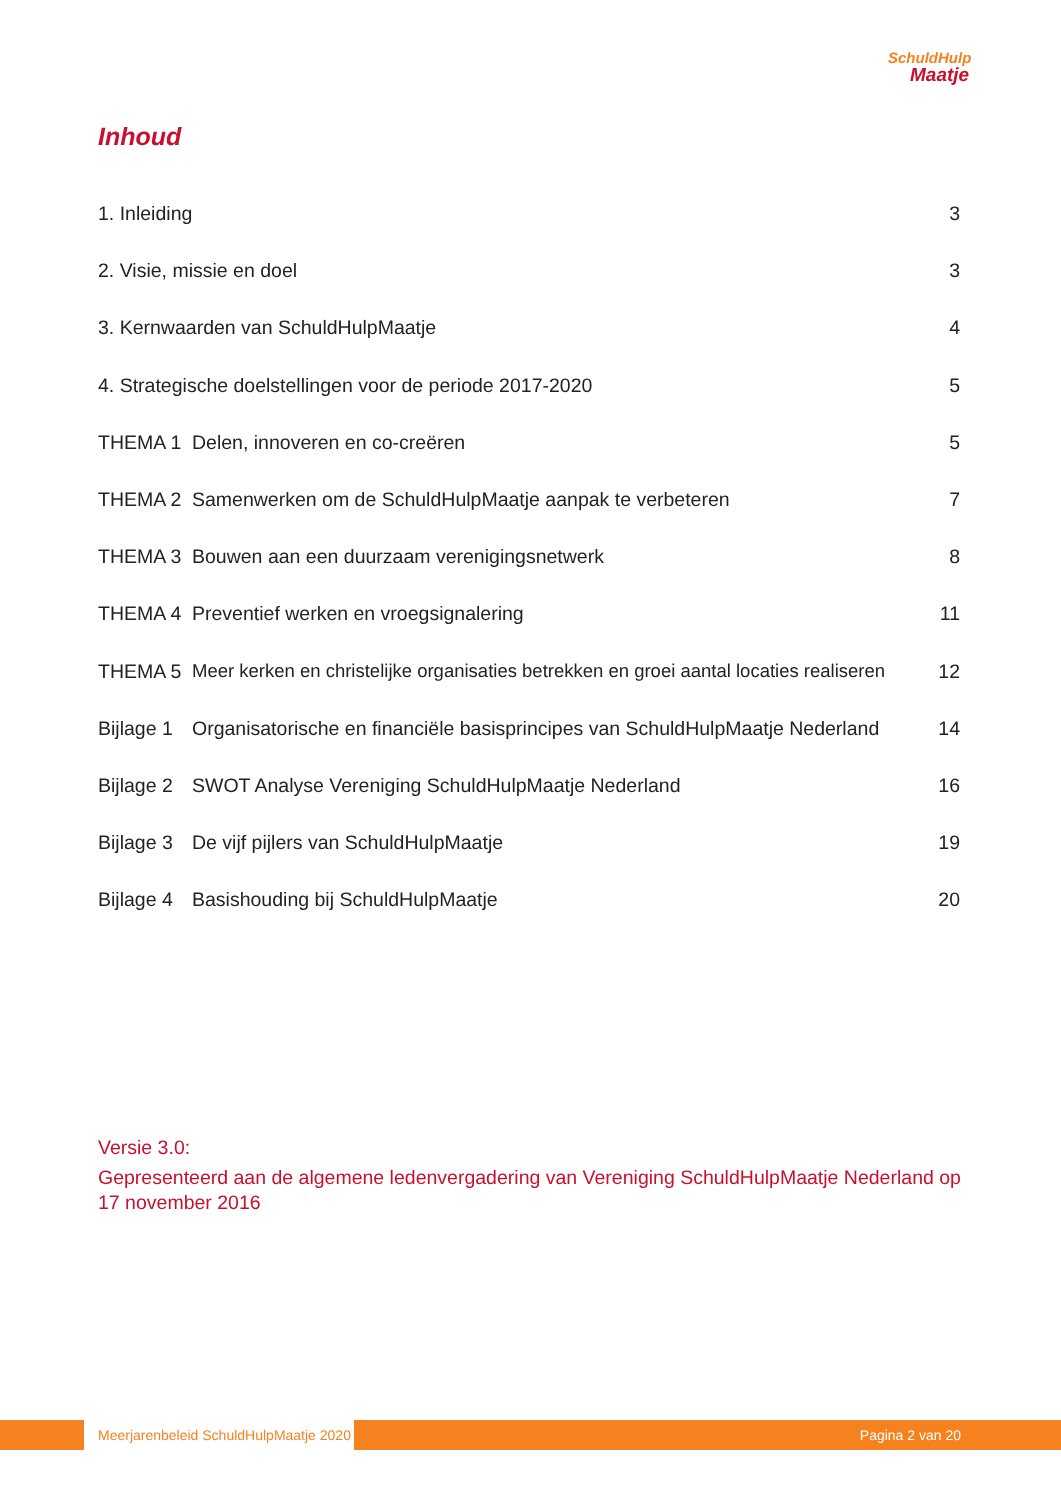SchuldHulp
Maatje
Inhoud
1. Inleiding 3
2. Visie, missie en doel 3
3. Kernwaarden van SchuldHulpMaatje 4
4. Strategische doelstellingen voor de periode 2017-2020 5
THEMA 1 Delen, innoveren en co-creëren 5
THEMA 2 Samenwerken om de SchuldHulpMaatje aanpak te verbeteren 7
THEMA 3 Bouwen aan een duurzaam verenigingsnetwerk 8
THEMA 4 Preventief werken en vroegsignalering 11
THEMA 5 Meer kerken en christelijke organisaties betrekken en groei aantal locaties realiseren 12
Bijlage 1 Organisatorische en financiële basisprincipes van SchuldHulpMaatje Nederland 14
Bijlage 2 SWOT Analyse Vereniging SchuldHulpMaatje Nederland 16
Bijlage 3 De vijf pijlers van SchuldHulpMaatje 19
Bijlage 4 Basishouding bij SchuldHulpMaatje 20
Versie 3.0:
Gepresenteerd aan de algemene ledenvergadering van Vereniging SchuldHulpMaatje Nederland op 17 november 2016
Meerjarenbeleid SchuldHulpMaatje 2020
Pagina 2 van 20